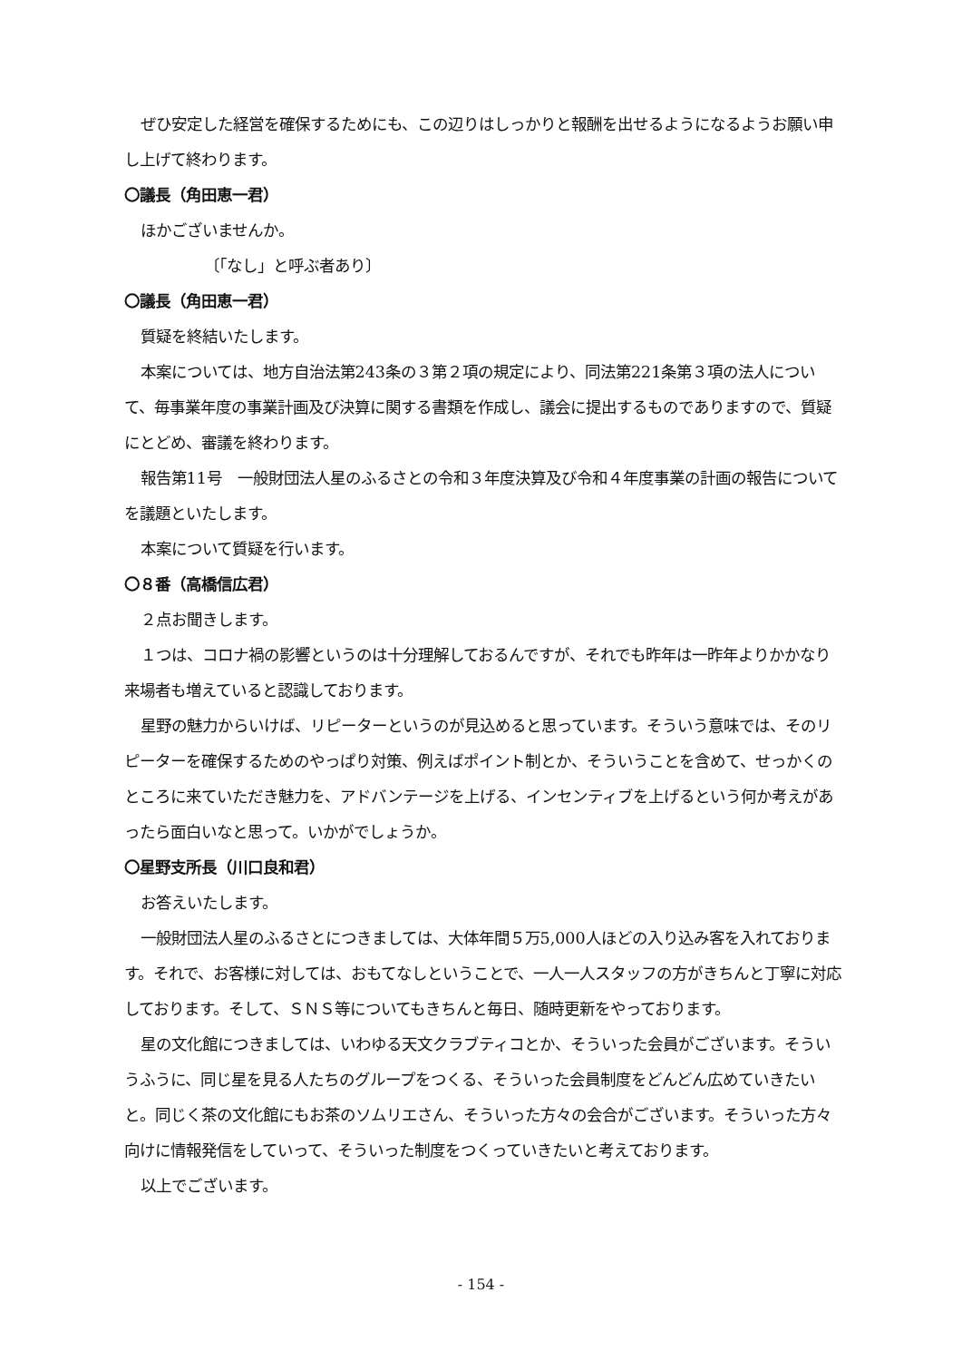ぜひ安定した経営を確保するためにも、この辺りはしっかりと報酬を出せるようになるようお願い申し上げて終わります。
〇議長（角田恵一君）
ほかございませんか。
〔「なし」と呼ぶ者あり〕
〇議長（角田恵一君）
質疑を終結いたします。
本案については、地方自治法第243条の３第２項の規定により、同法第221条第３項の法人について、毎事業年度の事業計画及び決算に関する書類を作成し、議会に提出するものでありますので、質疑にとどめ、審議を終わります。
報告第11号　一般財団法人星のふるさとの令和３年度決算及び令和４年度事業の計画の報告についてを議題といたします。
本案について質疑を行います。
〇８番（高橋信広君）
２点お聞きします。
１つは、コロナ禍の影響というのは十分理解しておるんですが、それでも昨年は一昨年よりかかなり来場者も増えていると認識しております。
星野の魅力からいけば、リピーターというのが見込めると思っています。そういう意味では、そのリピーターを確保するためのやっぱり対策、例えばポイント制とか、そういうことを含めて、せっかくのところに来ていただき魅力を、アドバンテージを上げる、インセンティブを上げるという何か考えがあったら面白いなと思って。いかがでしょうか。
〇星野支所長（川口良和君）
お答えいたします。
一般財団法人星のふるさとにつきましては、大体年間５万5,000人ほどの入り込み客を入れております。それで、お客様に対しては、おもてなしということで、一人一人スタッフの方がきちんと丁寧に対応しております。そして、ＳＮＳ等についてもきちんと毎日、随時更新をやっております。
星の文化館につきましては、いわゆる天文クラブティコとか、そういった会員がございます。そういうふうに、同じ星を見る人たちのグループをつくる、そういった会員制度をどんどん広めていきたいと。同じく茶の文化館にもお茶のソムリエさん、そういった方々の会合がございます。そういった方々向けに情報発信をしていって、そういった制度をつくっていきたいと考えております。
以上でございます。
- 154 -